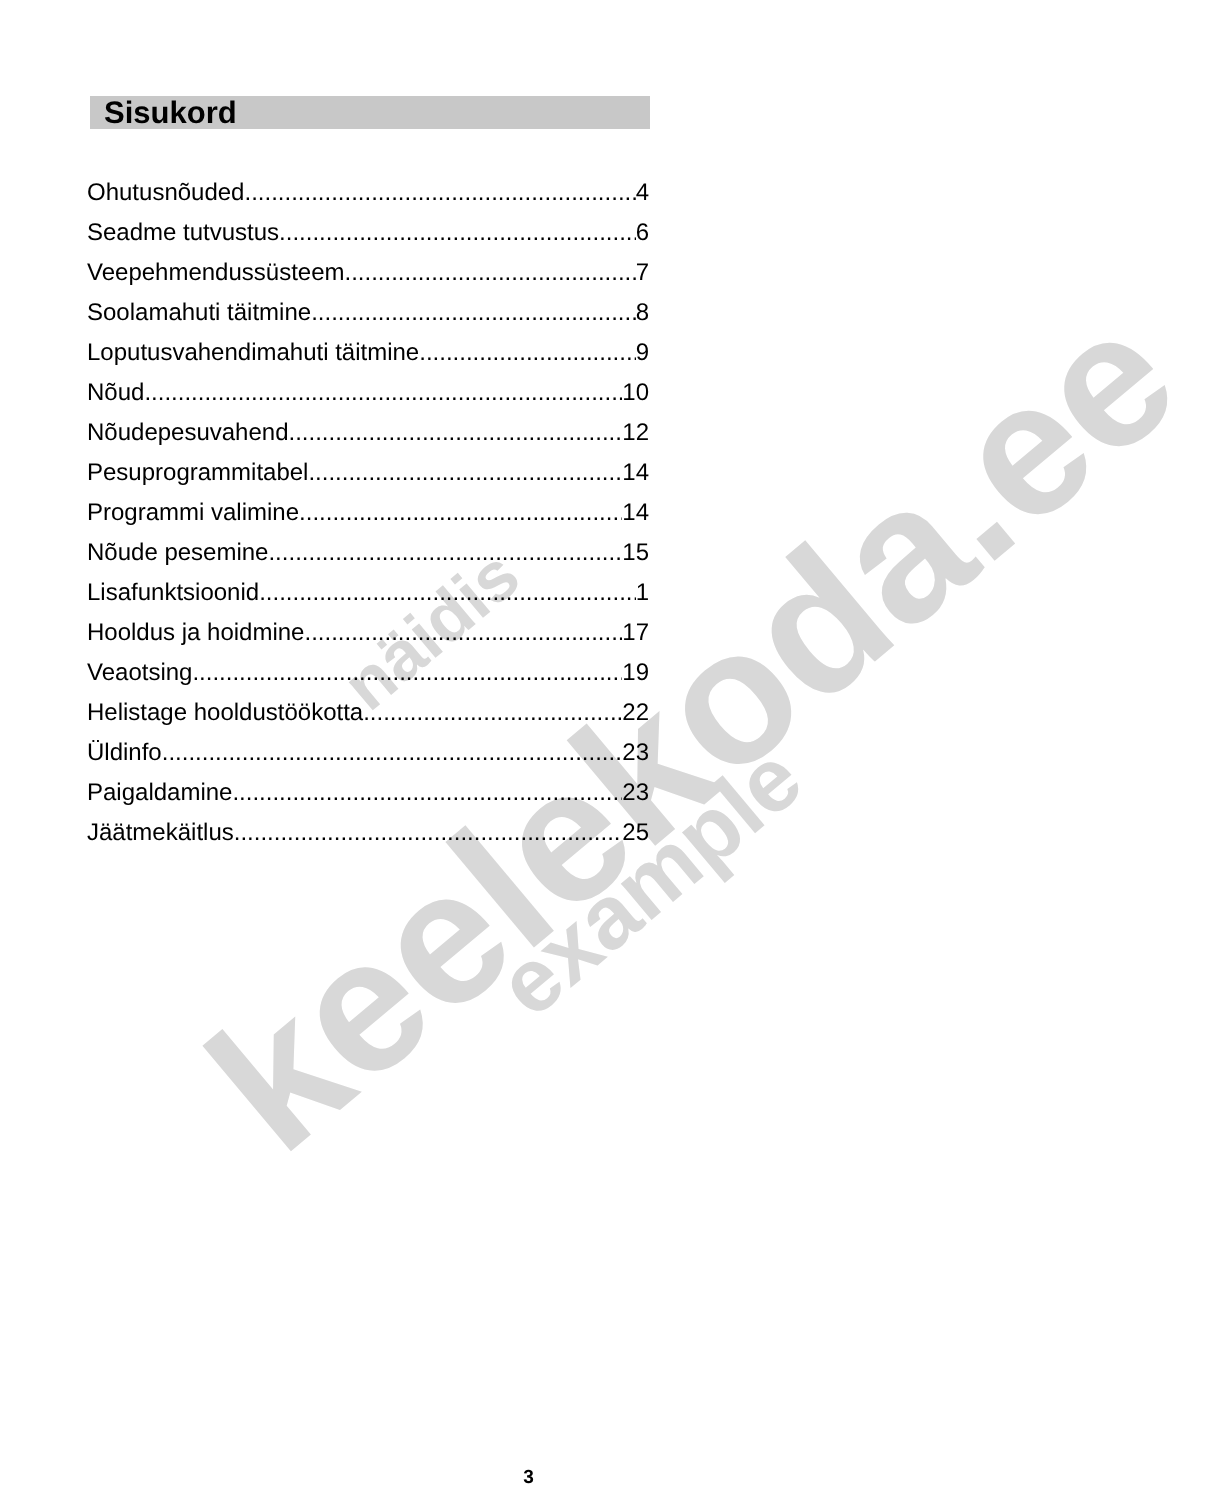keelekoda.ee näidis
example
Sisukord
Ohutusnõuded 4
Seadme tutvustus 6
Veepehmendussüsteem 7
Soolamahuti täitmine 8
Loputusvahendimahuti täitmine 9
Nõud 10
Nõudepesuvahend 12
Pesuprogrammitabel 14
Programmi valimine 14
Nõude pesemine 15
Lisafunktsioonid 1
Hooldus ja hoidmine 17
Veaotsing 19
Helistage hooldustöökotta 22
Üldinfo 23
Paigaldamine 23
Jäätmekäitlus 25
3